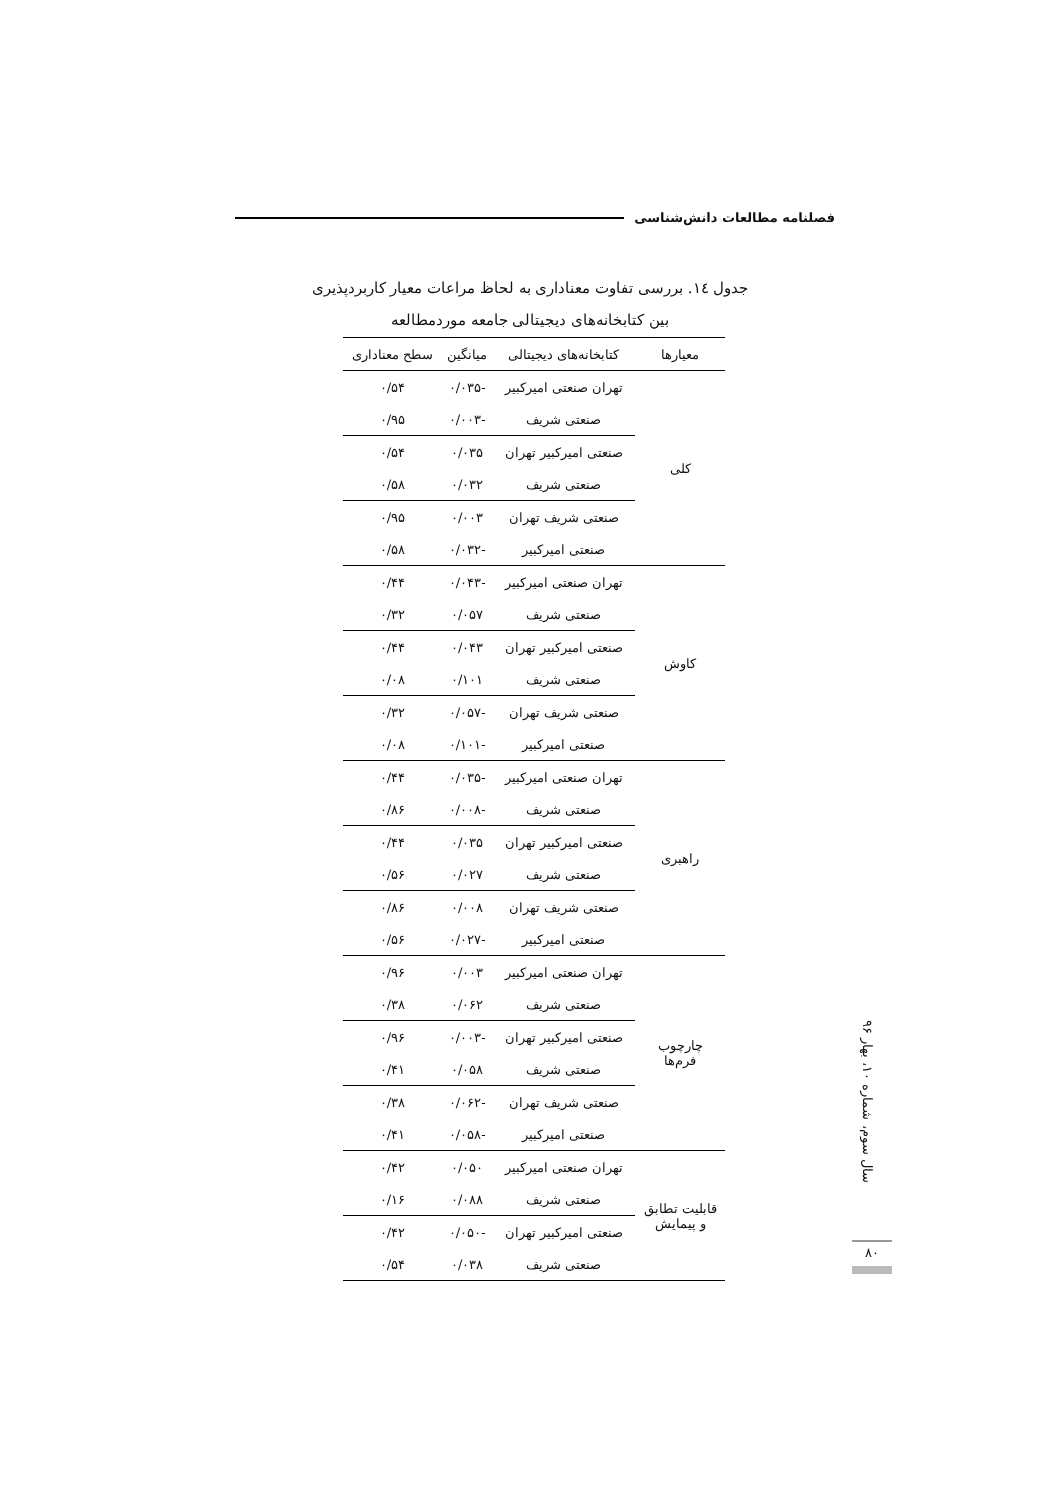فصلنامه مطالعات دانش‌شناسی
جدول ١٤. بررسی تفاوت معناداری به لحاظ مراعات معیار کاربردپذیری
بین کتابخانه‌های دیجیتالی جامعه موردمطالعه
| معیارها | کتابخانه‌های دیجیتالی | میانگین | سطح معناداری |
| --- | --- | --- | --- |
| کلی | تهران صنعتی امیرکبیر | -۰/۰۳۵ | ۰/۵۴ |
| | صنعتی شریف | -۰/۰۰۳ | ۰/۹۵ |
| | صنعتی امیرکبیر تهران | ۰/۰۳۵ | ۰/۵۴ |
| | صنعتی شریف | ۰/۰۳۲ | ۰/۵۸ |
| | صنعتی شریف تهران | ۰/۰۰۳ | ۰/۹۵ |
| | صنعتی امیرکبیر | -۰/۰۳۲ | ۰/۵۸ |
| کاوش | تهران صنعتی امیرکبیر | -۰/۰۴۳ | ۰/۴۴ |
| | صنعتی شریف | ۰/۰۵۷ | ۰/۳۲ |
| | صنعتی امیرکبیر تهران | ۰/۰۴۳ | ۰/۴۴ |
| | صنعتی شریف | ۰/۱۰۱ | ۰/۰۸ |
| | صنعتی شریف تهران | -۰/۰۵۷ | ۰/۳۲ |
| | صنعتی امیرکبیر | -۰/۱۰۱ | ۰/۰۸ |
| راهبری | تهران صنعتی امیرکبیر | -۰/۰۳۵ | ۰/۴۴ |
| | صنعتی شریف | -۰/۰۰۸ | ۰/۸۶ |
| | صنعتی امیرکبیر تهران | ۰/۰۳۵ | ۰/۴۴ |
| | صنعتی شریف | ۰/۰۲۷ | ۰/۵۶ |
| | صنعتی شریف تهران | ۰/۰۰۸ | ۰/۸۶ |
| | صنعتی امیرکبیر | -۰/۰۲۷ | ۰/۵۶ |
| چارچوب فرم‌ها | تهران صنعتی امیرکبیر | ۰/۰۰۳ | ۰/۹۶ |
| | صنعتی شریف | ۰/۰۶۲ | ۰/۳۸ |
| | صنعتی امیرکبیر تهران | -۰/۰۰۳ | ۰/۹۶ |
| | صنعتی شریف | ۰/۰۵۸ | ۰/۴۱ |
| | صنعتی شریف تهران | -۰/۰۶۲ | ۰/۳۸ |
| | صنعتی امیرکبیر | -۰/۰۵۸ | ۰/۴۱ |
| قابلیت تطابق و پیمایش | تهران صنعتی امیرکبیر | ۰/۰۵۰ | ۰/۴۲ |
| | صنعتی شریف | ۰/۰۸۸ | ۰/۱۶ |
| | صنعتی امیرکبیر تهران | -۰/۰۵۰ | ۰/۴۲ |
| | صنعتی شریف | ۰/۰۳۸ | ۰/۵۴ |
سال سوم، شماره ۱۰، بهار ۹۶
۸۰